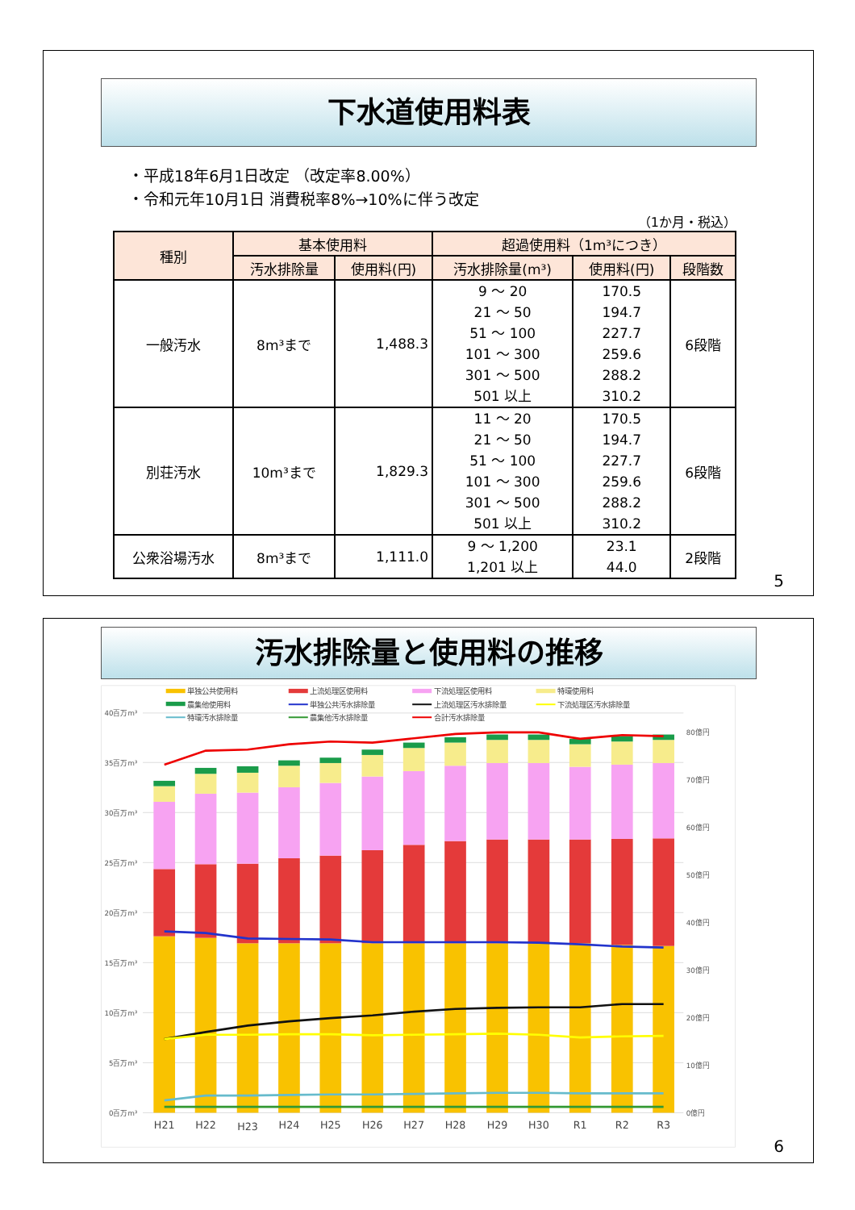下水道使用料表
・平成18年6月1日改定 （改定率8.00%）
・令和元年10月1日 消費税率8%→10%に伴う改定
（1か月・税込）
| 種別 | 基本使用料 | | 超過使用料（1m³につき） | | |
| --- | --- | --- | --- | --- | --- |
| | 汚水排除量 | 使用料(円) | 汚水排除量(m³) | 使用料(円) | 段階数 |
| 一般汚水 | 8m³まで | 1,488.3 | 9 ～ 20 21 ～ 50 51 ～ 100 101 ～ 300 301 ～ 500 501 以上 | 170.5 194.7 227.7 259.6 288.2 310.2 | 6段階 |
| 別荘汚水 | 10m³まで | 1,829.3 | 11 ～ 20 21 ～ 50 51 ～ 100 101 ～ 300 301 ～ 500 501 以上 | 170.5 194.7 227.7 259.6 288.2 310.2 | 6段階 |
| 公衆浴場汚水 | 8m³まで | 1,111.0 | 9 ～ 1,200 1,201 以上 | 23.1 44.0 | 2段階 |
5
汚水排除量と使用料の推移
0百万m³
5百万m³
10百万m³
15百万m³
20百万m³
25百万m³
30百万m³
35百万m³
40百万m³
0億円
10億円
20億円
30億円
40億円
50億円
60億円
70億円
80億円
H21
H22
H23
H24
H25
H26
H27
H28
H29
H30
R1
R2
R3
単独公共使用料
上流処理区使用料
下流処理区使用料
特環使用料
農集他使用料
単独公共汚水排除量
上流処理区汚水排除量
下流処理区汚水排除量
特環汚水排除量
農集他汚水排除量
合計汚水排除量
6